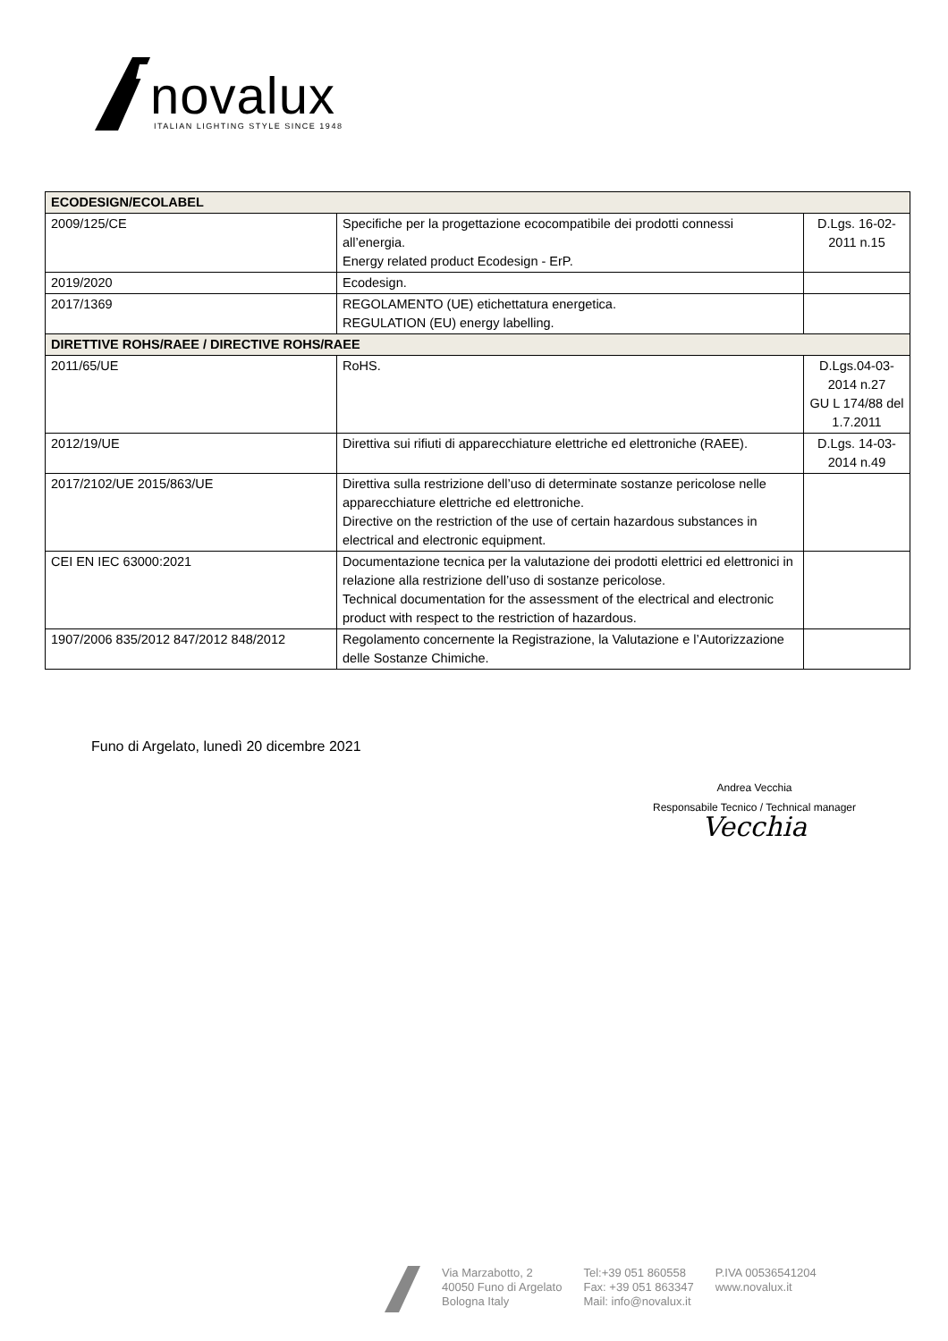novalux
ITALIAN LIGHTING STYLE SINCE 1948
| ECODESIGN/ECOLABEL | | |
| --- | --- | --- |
| 2009/125/CE | Specifiche per la progettazione ecocompatibile dei prodotti connessi all’energia. Energy related product Ecodesign - ErP. | D.Lgs. 16-02-2011 n.15 |
| 2019/2020 | Ecodesign. | |
| 2017/1369 | REGOLAMENTO (UE) etichettatura energetica. REGULATION (EU) energy labelling. | |
| DIRETTIVE ROHS/RAEE / DIRECTIVE ROHS/RAEE | | |
| 2011/65/UE | RoHS. | D.Lgs.04-03-2014 n.27 GU L 174/88 del 1.7.2011 |
| 2012/19/UE | Direttiva sui rifiuti di apparecchiature elettriche ed elettroniche (RAEE). | D.Lgs. 14-03-2014 n.49 |
| 2017/2102/UE 2015/863/UE | Direttiva sulla restrizione dell’uso di determinate sostanze pericolose nelle apparecchiature elettriche ed elettroniche. Directive on the restriction of the use of certain hazardous substances in electrical and electronic equipment. | |
| CEI EN IEC 63000:2021 | Documentazione tecnica per la valutazione dei prodotti elettrici ed elettronici in relazione alla restrizione dell’uso di sostanze pericolose. Technical documentation for the assessment of the electrical and electronic product with respect to the restriction of hazardous. | |
| 1907/2006 835/2012 847/2012 848/2012 | Regolamento concernente la Registrazione, la Valutazione e l’Autorizzazione delle Sostanze Chimiche. | |
Funo di Argelato, lunedì 20 dicembre 2021
Andrea Vecchia
Responsabile Tecnico / Technical manager
Vecchia
Via Marzabotto, 2
40050 Funo di Argelato
Bologna Italy
Tel:+39 051 860558
Fax: +39 051 863347
Mail: info@novalux.it
P.IVA 00536541204
www.novalux.it